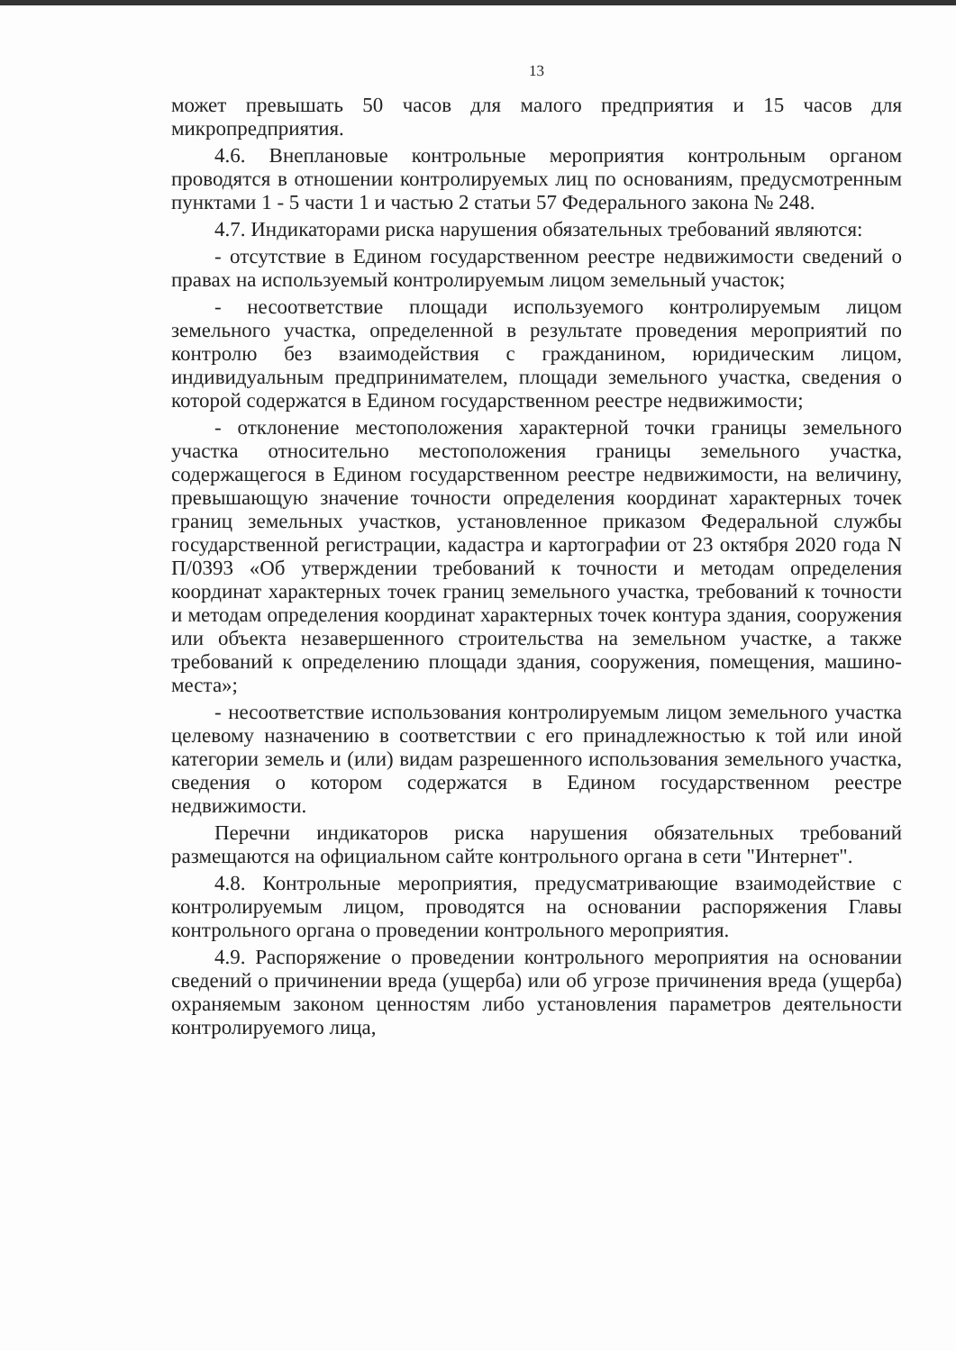13
может превышать 50 часов для малого предприятия и 15 часов для микропредприятия.
4.6. Внеплановые контрольные мероприятия контрольным органом проводятся в отношении контролируемых лиц по основаниям, предусмотренным пунктами 1 - 5 части 1 и частью 2 статьи 57 Федерального закона № 248.
4.7. Индикаторами риска нарушения обязательных требований являются:
- отсутствие в Едином государственном реестре недвижимости сведений о правах на используемый контролируемым лицом земельный участок;
- несоответствие площади используемого контролируемым лицом земельного участка, определенной в результате проведения мероприятий по контролю без взаимодействия с гражданином, юридическим лицом, индивидуальным предпринимателем, площади земельного участка, сведения о которой содержатся в Едином государственном реестре недвижимости;
- отклонение местоположения характерной точки границы земельного участка относительно местоположения границы земельного участка, содержащегося в Едином государственном реестре недвижимости, на величину, превышающую значение точности определения координат характерных точек границ земельных участков, установленное приказом Федеральной службы государственной регистрации, кадастра и картографии от 23 октября 2020 года N П/0393 «Об утверждении требований к точности и методам определения координат характерных точек границ земельного участка, требований к точности и методам определения координат характерных точек контура здания, сооружения или объекта незавершенного строительства на земельном участке, а также требований к определению площади здания, сооружения, помещения, машино-места»;
- несоответствие использования контролируемым лицом земельного участка целевому назначению в соответствии с его принадлежностью к той или иной категории земель и (или) видам разрешенного использования земельного участка, сведения о котором содержатся в Едином государственном реестре недвижимости.
Перечни индикаторов риска нарушения обязательных требований размещаются на официальном сайте контрольного органа в сети "Интернет".
4.8. Контрольные мероприятия, предусматривающие взаимодействие с контролируемым лицом, проводятся на основании распоряжения Главы контрольного органа о проведении контрольного мероприятия.
4.9. Распоряжение о проведении контрольного мероприятия на основании сведений о причинении вреда (ущерба) или об угрозе причинения вреда (ущерба) охраняемым законом ценностям либо установления параметров деятельности контролируемого лица,